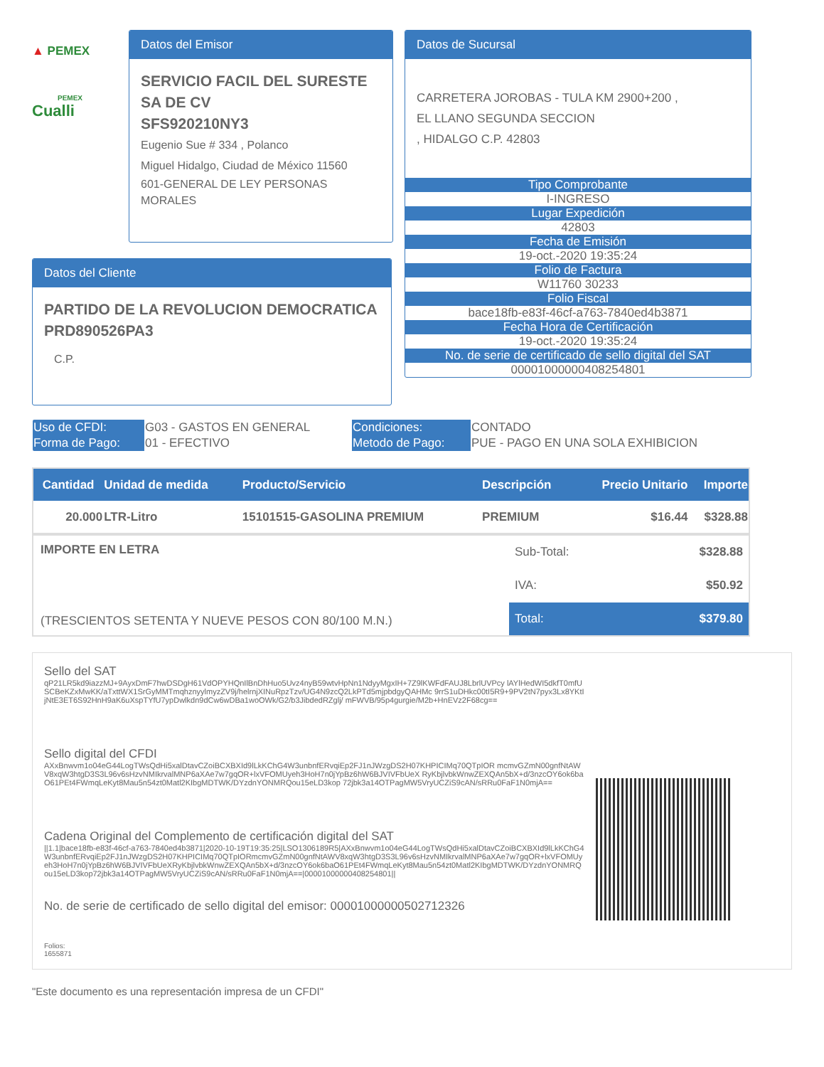▲ PEMEX
PEMEX
Cualli
Datos del Emisor
SERVICIO FACIL DEL SURESTE SA DE CV
SFS920210NY3
Eugenio Sue # 334 , Polanco
Miguel Hidalgo, Ciudad de México 11560
601-GENERAL DE LEY PERSONAS MORALES
Datos de Sucursal
CARRETERA JOROBAS - TULA KM 2900+200 ,
EL LLANO SEGUNDA SECCION
, HIDALGO C.P. 42803
Tipo Comprobante
I-INGRESO
Lugar Expedición
42803
Fecha de Emisión
19-oct.-2020 19:35:24
Folio de Factura
W11760 30233
Folio Fiscal
bace18fb-e83f-46cf-a763-7840ed4b3871
Fecha Hora de Certificación
19-oct.-2020 19:35:24
No. de serie de certificado de sello digital del SAT
00001000000408254801
Datos del Cliente
PARTIDO DE LA REVOLUCION DEMOCRATICA
PRD890526PA3
C.P.
| Uso de CFDI: | G03 - GASTOS EN GENERAL | Condiciones: | CONTADO |
| Forma de Pago: | 01 - EFECTIVO | Metodo de Pago: | PUE - PAGO EN UNA SOLA EXHIBICION |
| Cantidad | Unidad de medida | Producto/Servicio | Descripción | Precio Unitario | Importe |
| --- | --- | --- | --- | --- | --- |
| 20.000 | LTR-Litro | 15101515-GASOLINA PREMIUM | PREMIUM | $16.44 | $328.88 |
| IMPORTE EN LETRA (TRESCIENTOS SETENTA Y NUEVE PESOS CON 80/100 M.N.) | Sub-Total: | $328.88 |
| | IVA: | $50.92 |
| | Total: | $379.80 |
Sello del SAT
qP21LR5kd9iazzMJ+9AyxDmF7hwDSDgH61VdOPYHQnIlBnDhHuo5Uvz4nyB59wtvHpNn1NdyyMgxIH+7Z9lKWFdFAUJ8LbrlUVPcy lAYlHedWI5dkfT0mfUSCBeKZxMwKK/aTxttWX1SrGyMMTmqhznyylmyzZV9j/helrnjXINuRpzTzv/UG4N9zcQ2LkPTd5mjpbdgyQAHMc 9rrS1uDHkc00tI5R9+9PV2tN7pyx3Lx8YKtIjNtE3ET6S92HnH9aK6uXspTYfU7ypDwlkdn9dCw6wDBa1woOWk/G2/b3JibdedRZglj/ mFWVB/95p4gurgie/M2b+HnEVz2F68cg==
Sello digital del CFDI
AXxBnwvm1o04eG44LogTWsQdHi5xalDtavCZoiBCXBXId9lLkKChG4W3unbnfERvqiEp2FJ1nJWzgDS2H07KHPICIMq70QTpIOR mcmvGZmN00gnfNtAWV8xqW3htgD3S3L96v6sHzvNMIkrvalMNP6aXAe7w7gqOR+lxVFOMUyeh3HoH7n0jYpBz6hW6BJVIVFbUeX RyKbjlvbkWnwZEXQAn5bX+d/3nzcOY6ok6baO61PEt4FWmqLeKyt8Mau5n54zt0Matl2KIbgMDTWK/DYzdnYONMRQou15eLD3kop 72jbk3a14OTPagMW5VryUCZiS9cAN/sRRu0FaF1N0mjA==
Cadena Original del Complemento de certificación digital del SAT
||1.1|bace18fb-e83f-46cf-a763-7840ed4b3871|2020-10-19T19:35:25|LSO1306189R5|AXxBnwvm1o04eG44LogTWsQdHi5xalDtavCZoiBCXBXId9lLkKChG4W3unbnfERvqiEp2FJ1nJWzgDS2H07KHPICIMq70QTpIORmcmvGZmN00gnfNtAWV8xqW3htgD3S3L96v6sHzvNMIkrvalMNP6aXAe7w7gqOR+lxVFOMUyeh3HoH7n0jYpBz6hW6BJVIVFbUeXRyKbjlvbkWnwZEXQAn5bX+d/3nzcOY6ok6baO61PEt4FWmqLeKyt8Mau5n54zt0Matl2KIbgMDTWK/DYzdnYONMRQou15eLD3kop72jbk3a14OTPagMW5VryUCZiS9cAN/sRRu0FaF1N0mjA==|00001000000408254801||
No. de serie de certificado de sello digital del emisor: 00001000000502712326
Folios:
1655871
"Este documento es una representación impresa de un CFDI"